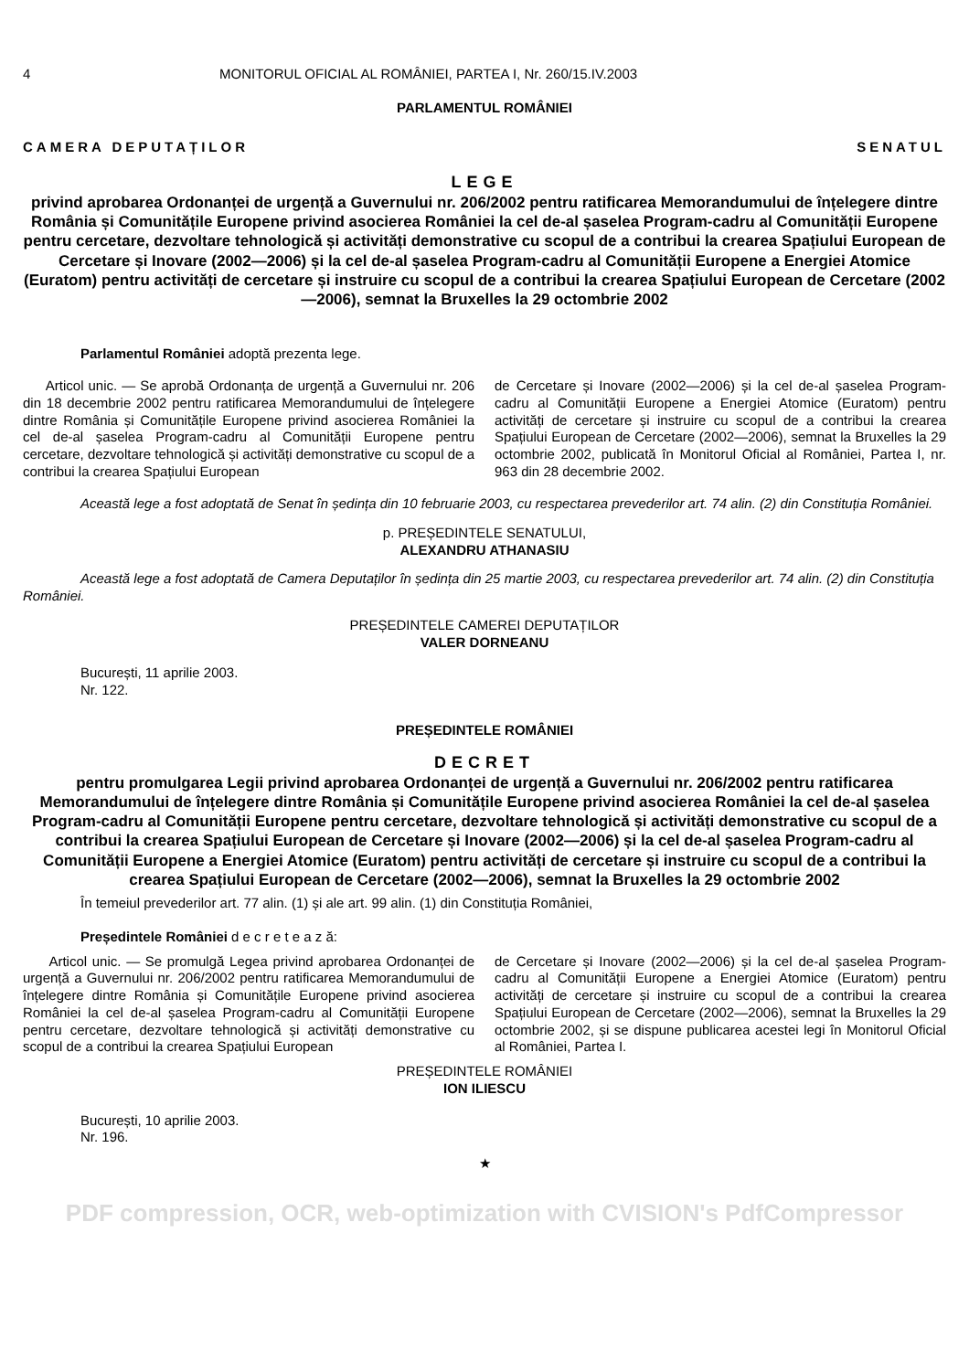4 MONITORUL OFICIAL AL ROMÂNIEI, PARTEA I, Nr. 260/15.IV.2003
PARLAMENTUL ROMÂNIEI
CAMERA DEPUTAȚILOR SENATUL
LEGE
privind aprobarea Ordonanței de urgență a Guvernului nr. 206/2002 pentru ratificarea Memorandumului de înțelegere dintre România și Comunitățile Europene privind asocierea României la cel de-al șaselea Program-cadru al Comunității Europene pentru cercetare, dezvoltare tehnologică și activități demonstrative cu scopul de a contribui la crearea Spațiului European de Cercetare și Inovare (2002—2006) și la cel de-al șaselea Program-cadru al Comunității Europene a Energiei Atomice (Euratom) pentru activități de cercetare și instruire cu scopul de a contribui la crearea Spațiului European de Cercetare (2002—2006), semnat la Bruxelles la 29 octombrie 2002
Parlamentul României adoptă prezenta lege.
Articol unic. — Se aprobă Ordonanța de urgență a Guvernului nr. 206 din 18 decembrie 2002 pentru ratificarea Memorandumului de înțelegere dintre România și Comunitățile Europene privind asocierea României la cel de-al șaselea Program-cadru al Comunității Europene pentru cercetare, dezvoltare tehnologică și activități demonstrative cu scopul de a contribui la crearea Spațiului European
de Cercetare și Inovare (2002—2006) și la cel de-al șaselea Program-cadru al Comunității Europene a Energiei Atomice (Euratom) pentru activități de cercetare și instruire cu scopul de a contribui la crearea Spațiului European de Cercetare (2002—2006), semnat la Bruxelles la 29 octombrie 2002, publicată în Monitorul Oficial al României, Partea I, nr. 963 din 28 decembrie 2002.
Această lege a fost adoptată de Senat în ședința din 10 februarie 2003, cu respectarea prevederilor art. 74 alin. (2) din Constituția României.
p. PREȘEDINTELE SENATULUI,
ALEXANDRU ATHANASIU
Această lege a fost adoptată de Camera Deputaților în ședința din 25 martie 2003, cu respectarea prevederilor art. 74 alin. (2) din Constituția României.
PREȘEDINTELE CAMEREI DEPUTAȚILOR
VALER DORNEANU
București, 11 aprilie 2003.
Nr. 122.
PREȘEDINTELE ROMÂNIEI
DECRET
pentru promulgarea Legii privind aprobarea Ordonanței de urgență a Guvernului nr. 206/2002 pentru ratificarea Memorandumului de înțelegere dintre România și Comunitățile Europene privind asocierea României la cel de-al șaselea Program-cadru al Comunității Europene pentru cercetare, dezvoltare tehnologică și activități demonstrative cu scopul de a contribui la crearea Spațiului European de Cercetare și Inovare (2002—2006) și la cel de-al șaselea Program-cadru al Comunității Europene a Energiei Atomice (Euratom) pentru activități de cercetare și instruire cu scopul de a contribui la crearea Spațiului European de Cercetare (2002—2006), semnat la Bruxelles la 29 octombrie 2002
În temeiul prevederilor art. 77 alin. (1) și ale art. 99 alin. (1) din Constituția României,
Președintele României d e c r e t e a z ă:
Articol unic. — Se promulgă Legea privind aprobarea Ordonanței de urgență a Guvernului nr. 206/2002 pentru ratificarea Memorandumului de înțelegere dintre România și Comunitățile Europene privind asocierea României la cel de-al șaselea Program-cadru al Comunității Europene pentru cercetare, dezvoltare tehnologică și activități demonstrative cu scopul de a contribui la crearea Spațiului European
de Cercetare și Inovare (2002—2006) și la cel de-al șaselea Program-cadru al Comunității Europene a Energiei Atomice (Euratom) pentru activități de cercetare și instruire cu scopul de a contribui la crearea Spațiului European de Cercetare (2002—2006), semnat la Bruxelles la 29 octombrie 2002, și se dispune publicarea acestei legi în Monitorul Oficial al României, Partea I.
PREȘEDINTELE ROMÂNIEI
ION ILIESCU
București, 10 aprilie 2003.
Nr. 196.
★
PDF compression, OCR, web-optimization with CVISION's PdfCompressor